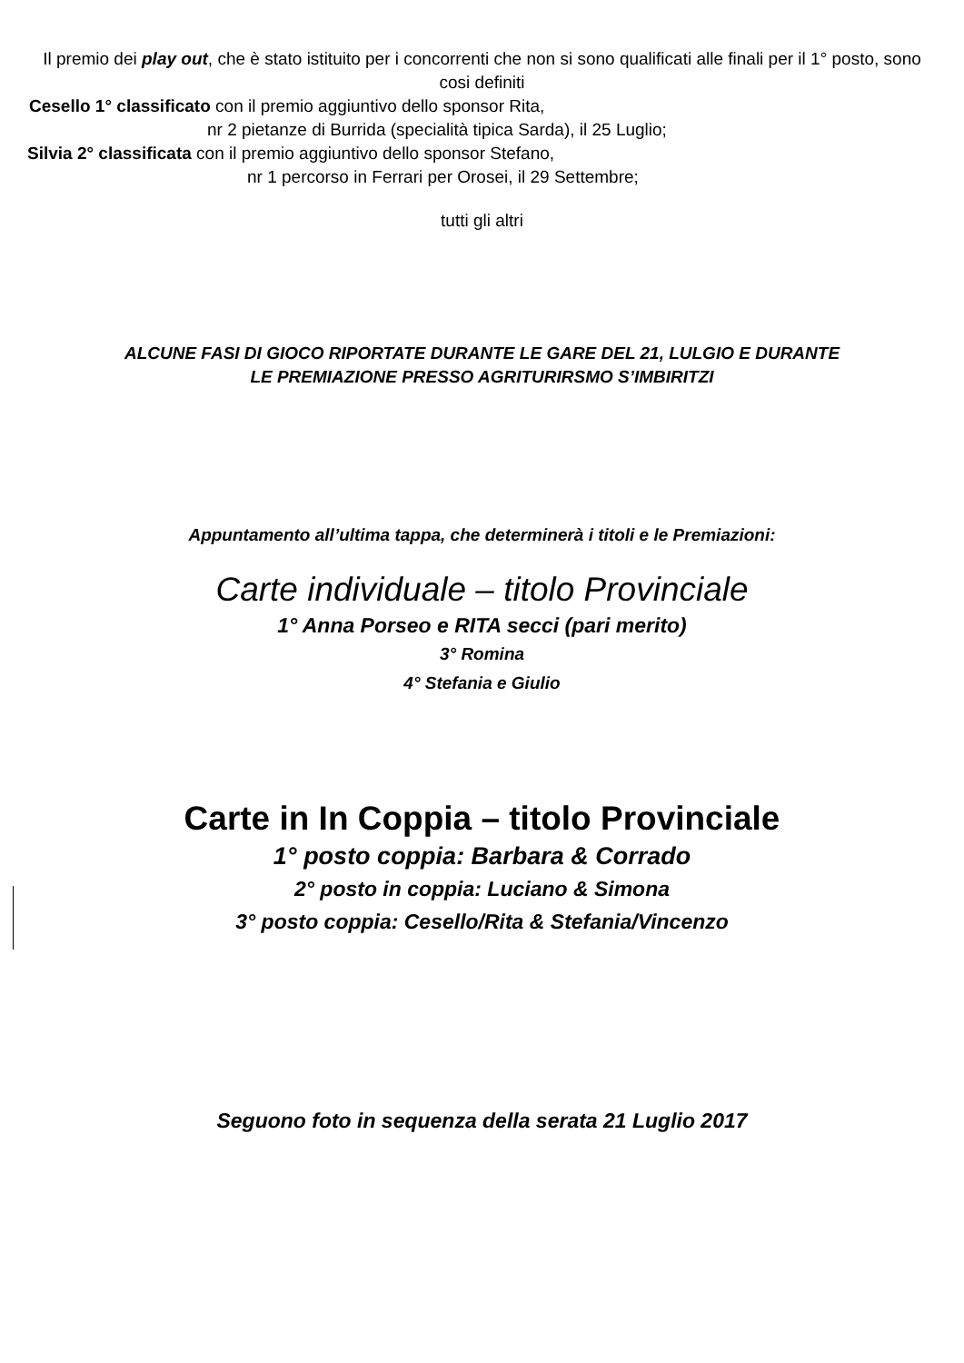Il premio dei play out, che è stato istituito per i concorrenti che non si sono qualificati alle finali per il 1° posto, sono cosi definiti
Cesello 1° classificato con il premio aggiuntivo dello sponsor Rita,
nr 2 pietanze di Burrida (specialità tipica Sarda), il 25 Luglio;
Silvia 2° classificata con il premio aggiuntivo dello sponsor Stefano,
nr 1 percorso in Ferrari per Orosei, il 29 Settembre;
tutti gli altri
ALCUNE FASI DI GIOCO RIPORTATE DURANTE LE GARE DEL 21, LULGIO E DURANTE
LE PREMIAZIONE PRESSO AGRITURIRSMO S’IMBIRITZI
Appuntamento all’ultima tappa, che determinerà i titoli e le Premiazioni:
Carte individuale – titolo Provinciale
1° Anna Porseo e RITA secci (pari merito)
3° Romina
4° Stefania e Giulio
Carte in In Coppia – titolo Provinciale
1° posto coppia: Barbara & Corrado
2° posto in coppia: Luciano & Simona
3° posto coppia: Cesello/Rita & Stefania/Vincenzo
Seguono foto in sequenza della serata 21 Luglio 2017